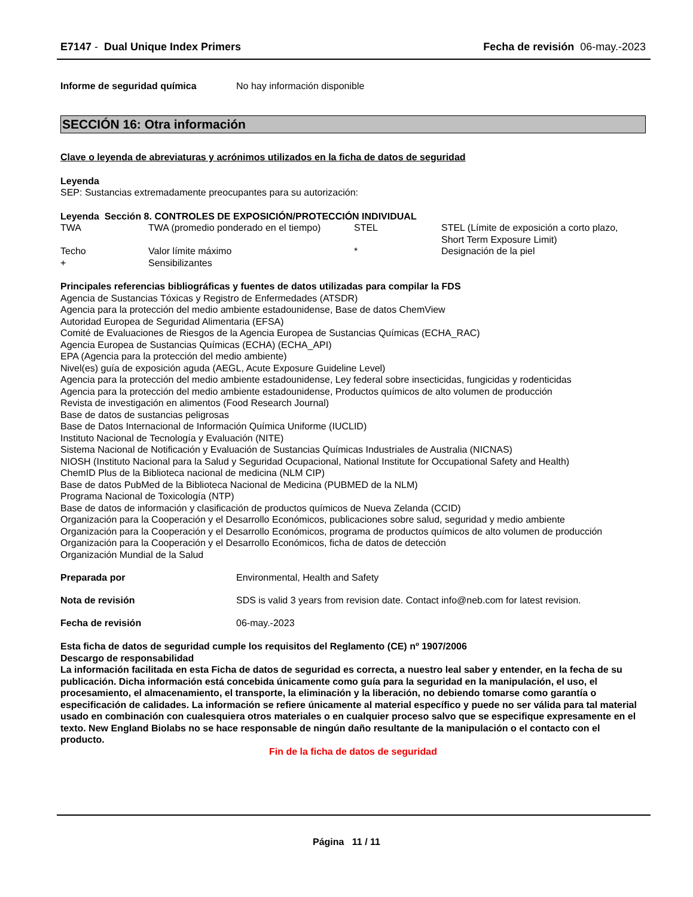E7147 - Dual Unique Index Primers Fecha de revisión 06-may.-2023
Informe de seguridad química No hay información disponible
SECCIÓN 16: Otra información
Clave o leyenda de abreviaturas y acrónimos utilizados en la ficha de datos de seguridad
Leyenda
SEP: Sustancias extremadamente preocupantes para su autorización:
Leyenda Sección 8. CONTROLES DE EXPOSICIÓN/PROTECCIÓN INDIVIDUAL
| TWA | TWA (promedio ponderado en el tiempo) | STEL | STEL (Límite de exposición a corto plazo, Short Term Exposure Limit) |
| Techo | Valor límite máximo | * | Designación de la piel |
| + | Sensibilizantes | | |
Principales referencias bibliográficas y fuentes de datos utilizadas para compilar la FDS
Agencia de Sustancias Tóxicas y Registro de Enfermedades (ATSDR)
Agencia para la protección del medio ambiente estadounidense, Base de datos ChemView
Autoridad Europea de Seguridad Alimentaria (EFSA)
Comité de Evaluaciones de Riesgos de la Agencia Europea de Sustancias Químicas (ECHA_RAC)
Agencia Europea de Sustancias Químicas (ECHA) (ECHA_API)
EPA (Agencia para la protección del medio ambiente)
Nivel(es) guía de exposición aguda (AEGL, Acute Exposure Guideline Level)
Agencia para la protección del medio ambiente estadounidense, Ley federal sobre insecticidas, fungicidas y rodenticidas
Agencia para la protección del medio ambiente estadounidense, Productos químicos de alto volumen de producción
Revista de investigación en alimentos (Food Research Journal)
Base de datos de sustancias peligrosas
Base de Datos Internacional de Información Química Uniforme (IUCLID)
Instituto Nacional de Tecnología y Evaluación (NITE)
Sistema Nacional de Notificación y Evaluación de Sustancias Químicas Industriales de Australia (NICNAS)
NIOSH (Instituto Nacional para la Salud y Seguridad Ocupacional, National Institute for Occupational Safety and Health)
ChemID Plus de la Biblioteca nacional de medicina (NLM CIP)
Base de datos PubMed de la Biblioteca Nacional de Medicina (PUBMED de la NLM)
Programa Nacional de Toxicología (NTP)
Base de datos de información y clasificación de productos químicos de Nueva Zelanda (CCID)
Organización para la Cooperación y el Desarrollo Económicos, publicaciones sobre salud, seguridad y medio ambiente
Organización para la Cooperación y el Desarrollo Económicos, programa de productos químicos de alto volumen de producción
Organización para la Cooperación y el Desarrollo Económicos, ficha de datos de detección
Organización Mundial de la Salud
Preparada por Environmental, Health and Safety
Nota de revisión SDS is valid 3 years from revision date. Contact info@neb.com for latest revision.
Fecha de revisión 06-may.-2023
Esta ficha de datos de seguridad cumple los requisitos del Reglamento (CE) nº 1907/2006
Descargo de responsabilidad
La información facilitada en esta Ficha de datos de seguridad es correcta, a nuestro leal saber y entender, en la fecha de su publicación. Dicha información está concebida únicamente como guía para la seguridad en la manipulación, el uso, el procesamiento, el almacenamiento, el transporte, la eliminación y la liberación, no debiendo tomarse como garantía o especificación de calidades. La información se refiere únicamente al material específico y puede no ser válida para tal material usado en combinación con cualesquiera otros materiales o en cualquier proceso salvo que se especifique expresamente en el texto. New England Biolabs no se hace responsable de ningún daño resultante de la manipulación o el contacto con el producto.
Fin de la ficha de datos de seguridad
Página 11 / 11